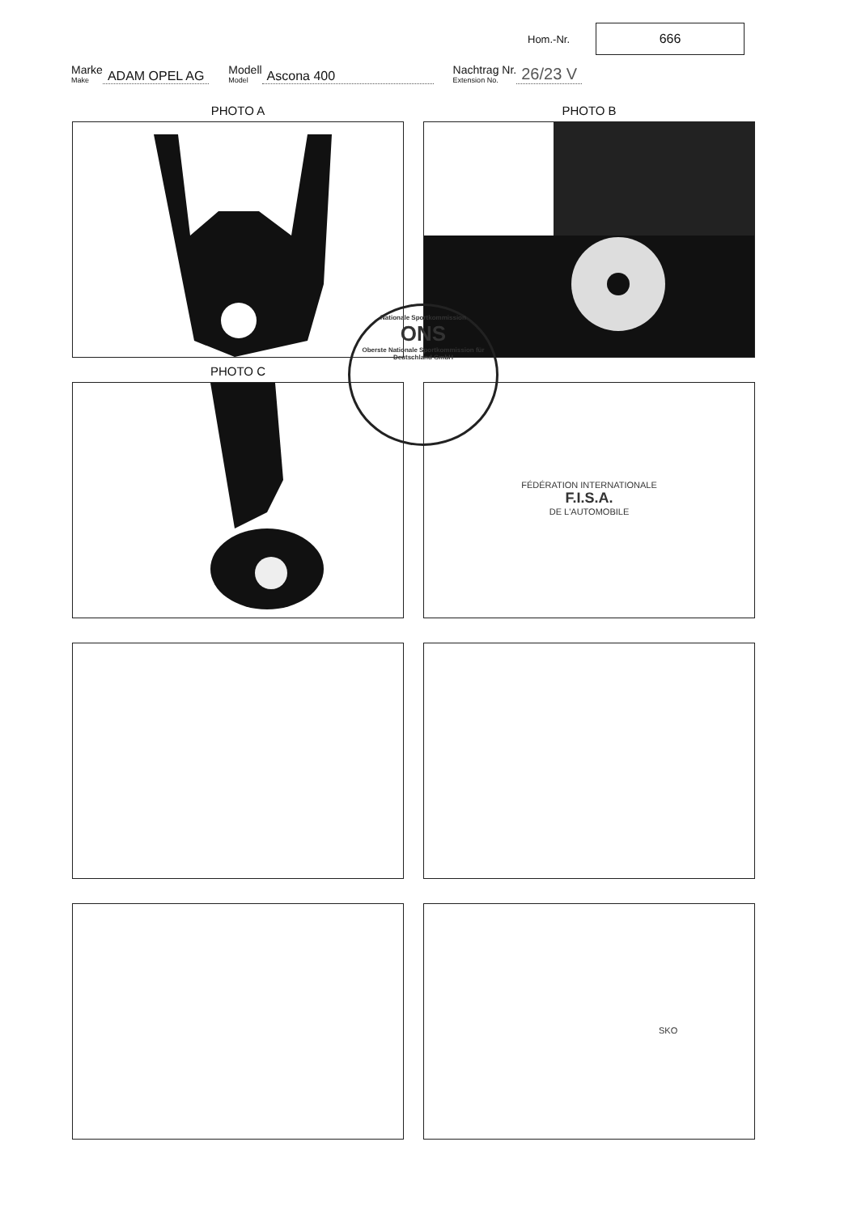Hom.-Nr.
666
Marke
Make
ADAM OPEL AG
Modell
Model
Ascona 400
Nachtrag Nr.
Extension No.
26/23 V
PHOTO A
PHOTO B
PHOTO C
FÉDÉRATION INTERNATIONALE
F.I.S.A.
DE L'AUTOMOBILE
SKO
Nationale Sportkommission
ONS
Oberste Nationale Sportkommission für Deutschland GmbH